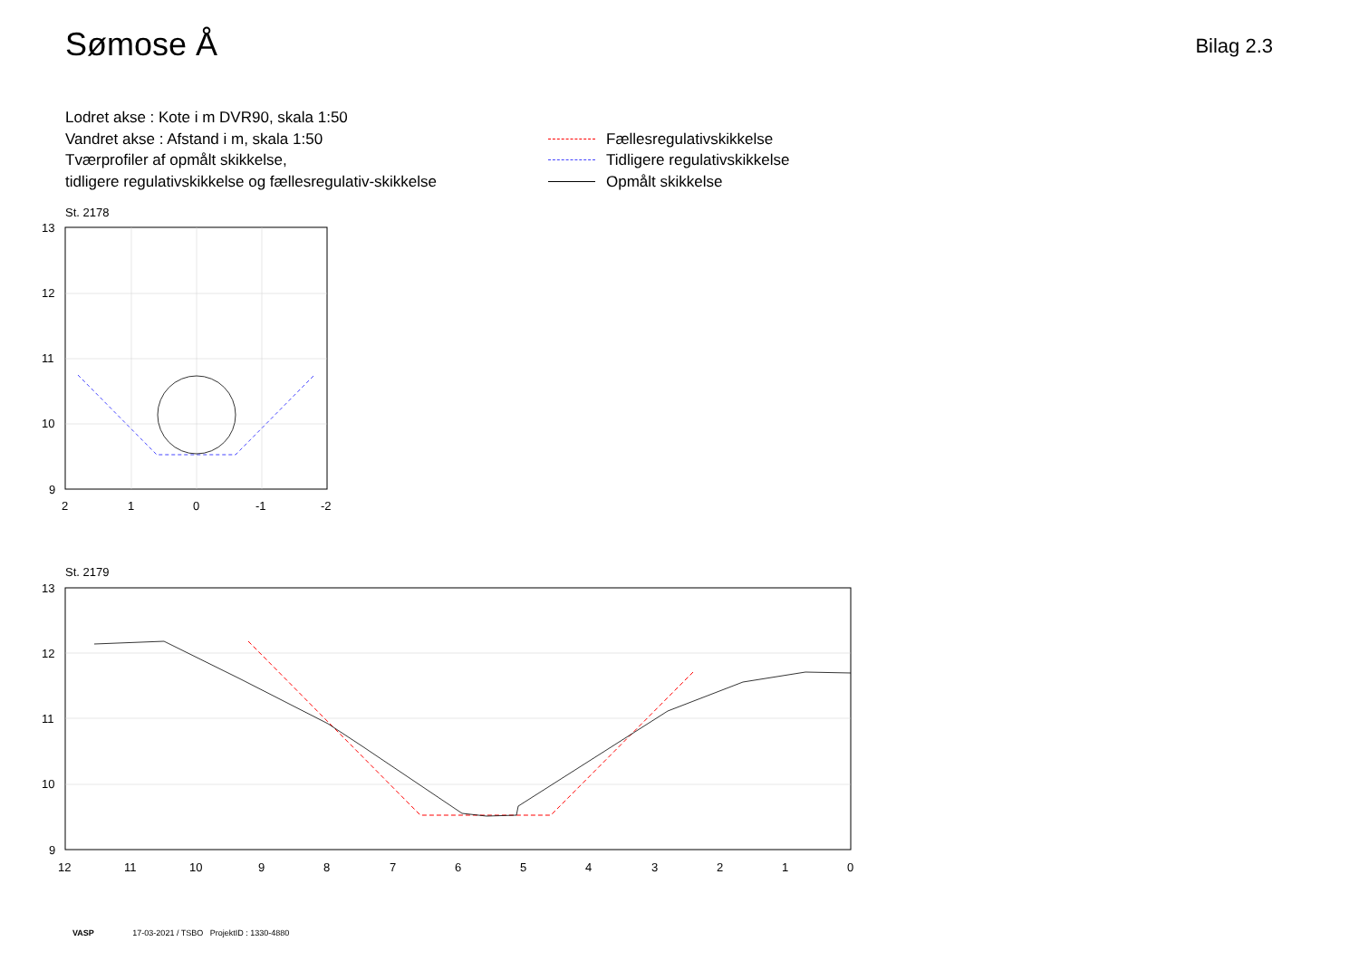Sømose Å
Bilag 2.3
Lodret akse : Kote i m DVR90, skala 1:50
Vandret akse : Afstand i m, skala 1:50
Tværprofiler af opmålt skikkelse,
tidligere regulativskikkelse og fællesregulativ-skikkelse
Fællesregulativskikkelse
Tidligere regulativskikkelse
Opmålt skikkelse
St. 2178
13
12
11
10
9
2
1
0
-1
-2
St. 2179
13
12
11
10
9
12
11
10
9
8
7
6
5
4
3
2
1
0
VASP 17-03-2021 / TSBO ProjektID : 1330-4880